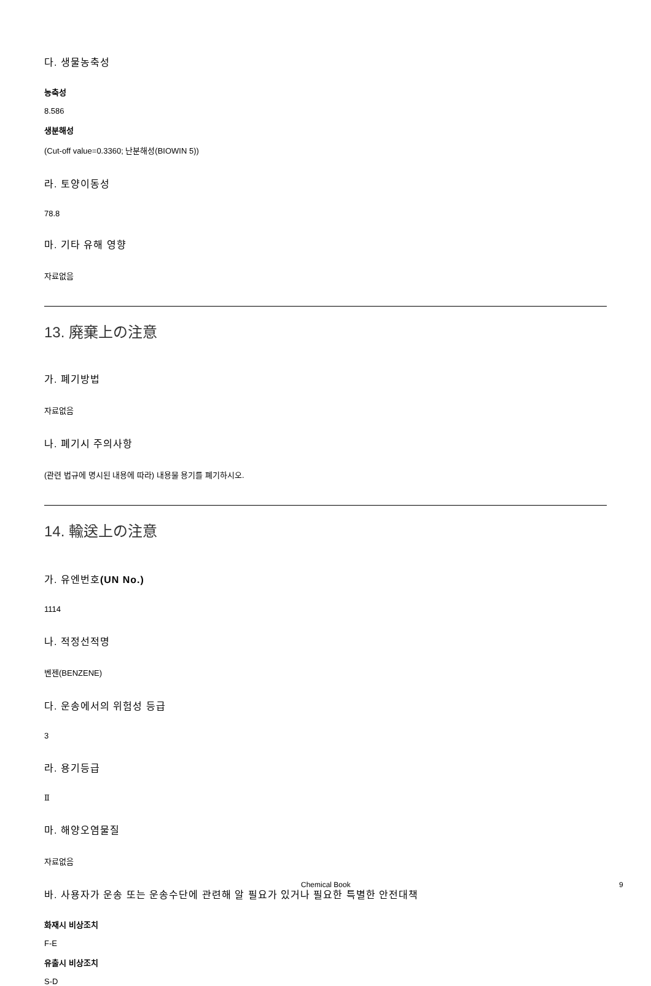다. 생물농축성
농축성
8.586
생분해성
(Cut-off value=0.3360; 난분해성(BIOWIN 5))
라. 토양이동성
78.8
마. 기타 유해 영향
자료없음
13. 廃棄上の注意
가. 폐기방법
자료없음
나. 폐기시 주의사항
(관련 법규에 명시된 내용에 따라) 내용물 용기를 폐기하시오.
14. 輸送上の注意
가. 유엔번호(UN No.)
1114
나. 적정선적명
벤젠(BENZENE)
다. 운송에서의 위험성 등급
3
라. 용기등급
Ⅱ
마. 해양오염물질
자료없음
바. 사용자가 운송 또는 운송수단에 관련해 알 필요가 있거나 필요한 특별한 안전대책
화재시 비상조치
F-E
유출시 비상조치
S-D
Chemical Book 9